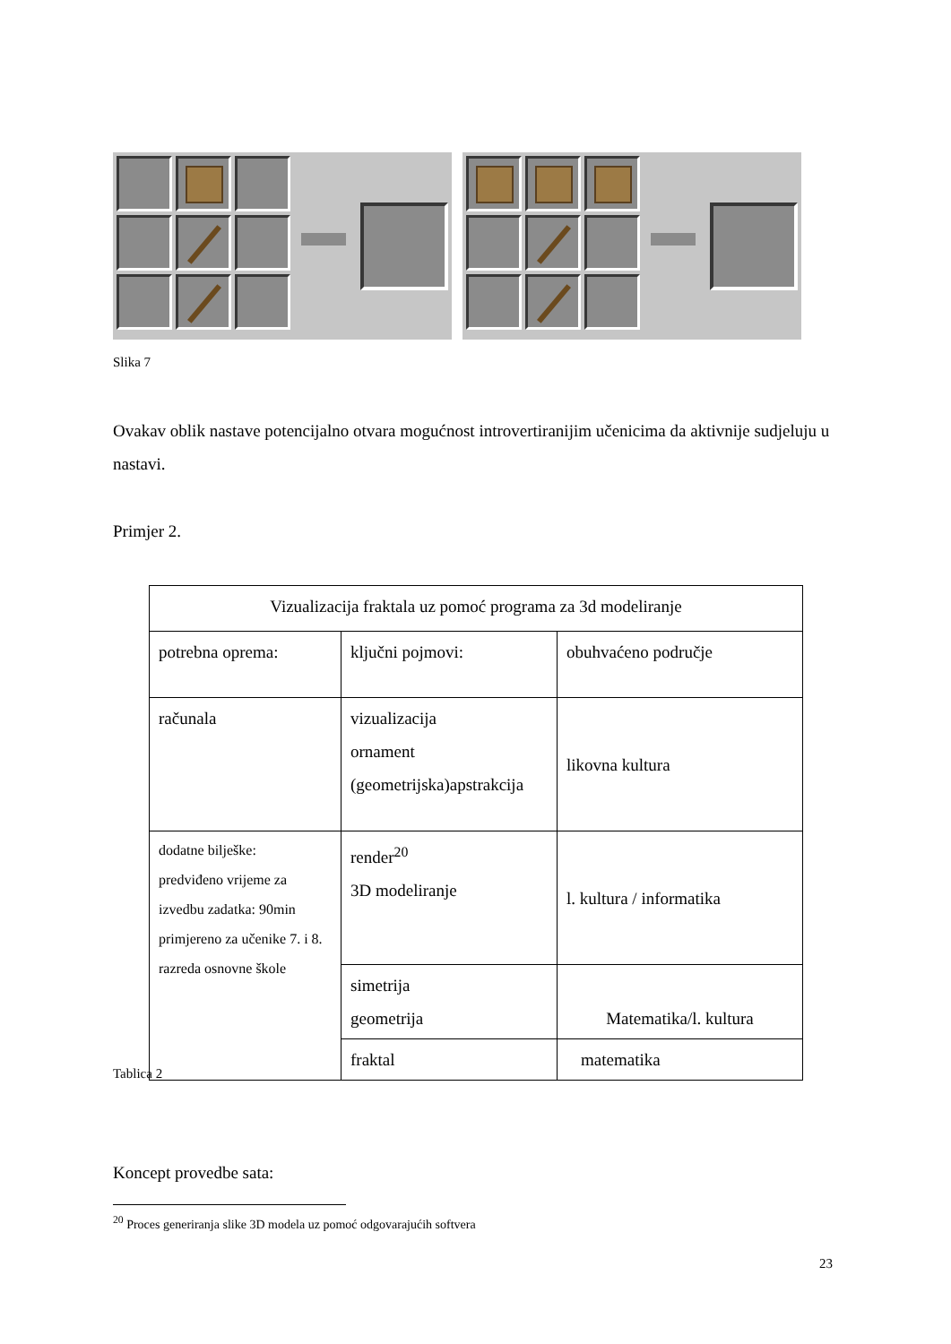Slika 7
Ovakav oblik nastave potencijalno otvara mogućnost introvertiranijim učenicima da aktivnije sudjeluju u nastavi.
Primjer 2.
| Vizualizacija fraktala uz pomoć programa za 3d modeliranje | | |
| potrebna oprema: | ključni pojmovi: | obuhvaćeno područje |
| računala | vizualizacija ornament (geometrijska)apstrakcija | likovna kultura |
| dodatne bilješke: predviđeno vrijeme za izvedbu zadatka: 90min primjereno za učenike 7. i 8. razreda osnovne škole | render<sup>20</sup> 3D modeliranje | l. kultura / informatika |
| | simetrija geometrija | Matematika/l. kultura |
| | fraktal | matematika |
Tablica 2
Koncept provedbe sata:
<sup>20</sup> Proces generiranja slike 3D modela uz pomoć odgovarajućih softvera
23